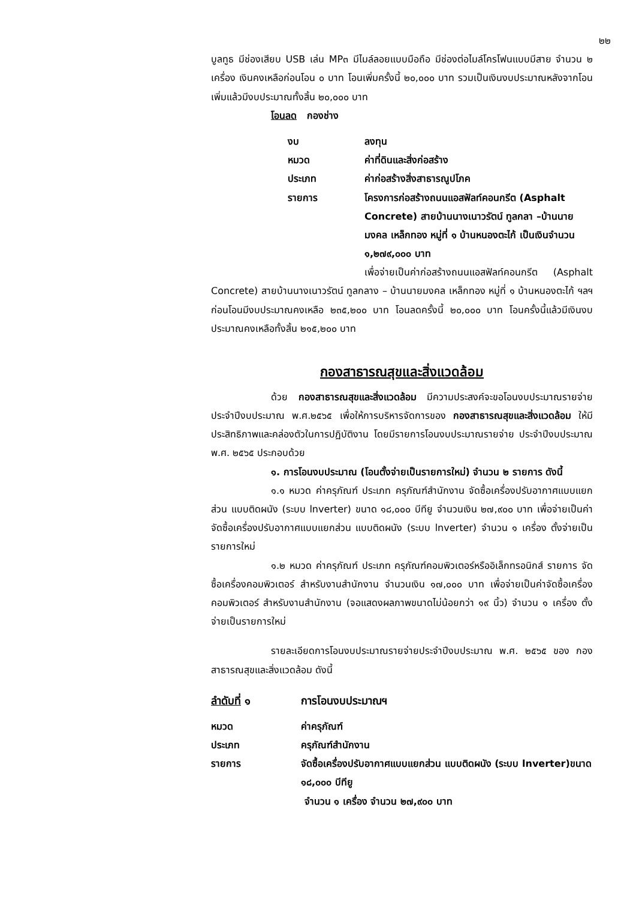๒๒
บูลทูธ มีช่องเสียบ USB เล่น MP๓ มีไมล์ลอยแบบมือถือ มีช่องต่อไมล์โครโฟนแบบมีสาย จำนวน ๒ เครื่อง เงินคงเหลือก่อนโอน ๐ บาท โอนเพิ่มครั้งนี้ ๒๐,๐๐๐ บาท รวมเป็นเงินงบประมาณหลังจากโอนเพิ่มแล้วมีงบประมาณทั้งสิ้น ๒๐,๐๐๐ บาท
โอนลด กองช่าง
งบ ลงทุน
หมวด ค่าที่ดินและสิ่งก่อสร้าง
ประเภท ค่าก่อสร้างสิ่งสาธารณูปโภค
รายการ โครงการก่อสร้างถนนแอสฟัลท์คอนกรีต (Asphalt Concrete) สายบ้านนางเนาวรัตน์ ทูลกลา –บ้านนายมงคล เหล็กทอง หมู่ที่ ๑ บ้านหนองตะไก้ เป็นเงินจำนวน ๑,๒๗๙,๐๐๐ บาท
เพื่อจ่ายเป็นค่าก่อสร้างถนนแอสฟัลท์คอนกรีต (Asphalt Concrete) สายบ้านนางเนาวรัตน์ ทูลกลาง – บ้านนายมงคล เหล็กทอง หมู่ที่ ๑ บ้านหนองตะไก้ ฯลฯ ก่อนโอนมีงบประมาณคงเหลือ ๒๓๕,๒๐๐ บาท โอนลดครั้งนี้ ๒๐,๐๐๐ บาท โอนครั้งนี้แล้วมีเงินงบประมาณคงเหลือทั้งสิ้น ๒๑๕,๒๐๐ บาท
กองสาธารณสุขและสิ่งแวดล้อม
ด้วย กองสาธารณสุขและสิ่งแวดล้อม มีความประสงค์จะขอโอนงบประมาณรายจ่ายประจำปีงบประมาณ พ.ศ.๒๕๖๕ เพื่อให้การบริหารจัดการของ กองสาธารณสุขและสิ่งแวดล้อม ให้มีประสิทธิภาพและคล่องตัวในการปฏิบัติงาน โดยมีรายการโอนงบประมาณรายจ่าย ประจำปีงบประมาณ พ.ศ. ๒๕๖๕ ประกอบด้วย
๑. การโอนงบประมาณ (โอนตั้งจ่ายเป็นรายการใหม่) จำนวน ๒ รายการ ดังนี้
๑.๑ หมวด ค่าครุภัณฑ์ ประเภท ครุภัณฑ์สำนักงาน จัดซื้อเครื่องปรับอากาศแบบแยกส่วน แบบติดผนัง (ระบบ lnverter) ขนาด ๑๘,๐๐๐ บีทียู จำนวนเงิน ๒๗,๙๐๐ บาท เพื่อจ่ายเป็นค่าจัดซื้อเครื่องปรับอากาศแบบแยกส่วน แบบติดผนัง (ระบบ lnverter) จำนวน ๑ เครื่อง ตั้งจ่ายเป็นรายการใหม่
๑.๒ หมวด ค่าครุภัณฑ์ ประเภท ครุภัณฑ์คอมพิวเตอร์หรืออิเล็กทรอนิกส์ รายการ จัดซื้อเครื่องคอมพิวเตอร์ สำหรับงานสำนักงาน จำนวนเงิน ๑๗,๐๐๐ บาท เพื่อจ่ายเป็นค่าจัดซื้อเครื่องคอมพิวเตอร์ สำหรับงานสำนักงาน (จอแสดงผลภาพขนาดไม่น้อยกว่า ๑๙ นิ้ว) จำนวน ๑ เครื่อง ตั้งจ่ายเป็นรายการใหม่
รายละเอียดการโอนงบประมาณรายจ่ายประจำปีงบประมาณ พ.ศ. ๒๕๖๕ ของ กองสาธารณสุขและสิ่งแวดล้อม ดังนี้
ลำดับที่ ๑ การโอนงบประมาณฯ
หมวด ค่าครุภัณฑ์
ประเภท ครุภัณฑ์สำนักงาน
รายการ จัดซื้อเครื่องปรับอากาศแบบแยกส่วน แบบติดผนัง (ระบบ lnverter)ขนาด ๑๘,๐๐๐ บีทียู
จำนวน ๑ เครื่อง จำนวน ๒๗,๙๐๐ บาท